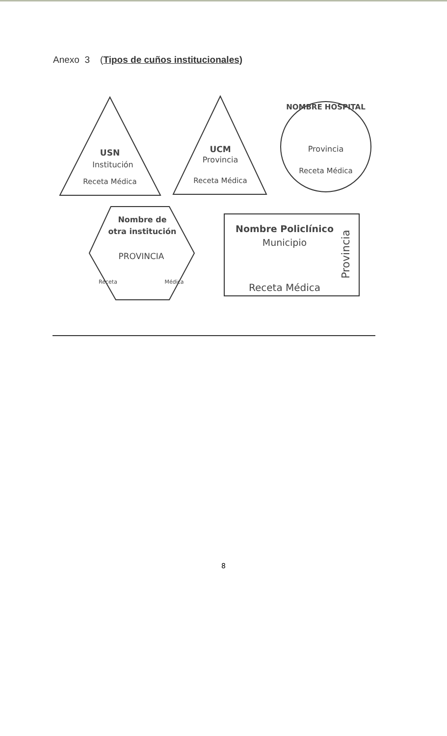Anexo 3 (Tipos de cuños institucionales)
USN
Institución
Receta Médica
UCM
Provincia
Receta Médica
NOMBRE HOSPITAL
Provincia
Receta Médica
Nombre de
otra institución
PROVINCIA
Receta
Médica
Nombre Policlínico
Municipio
Receta Médica
Provincia
8